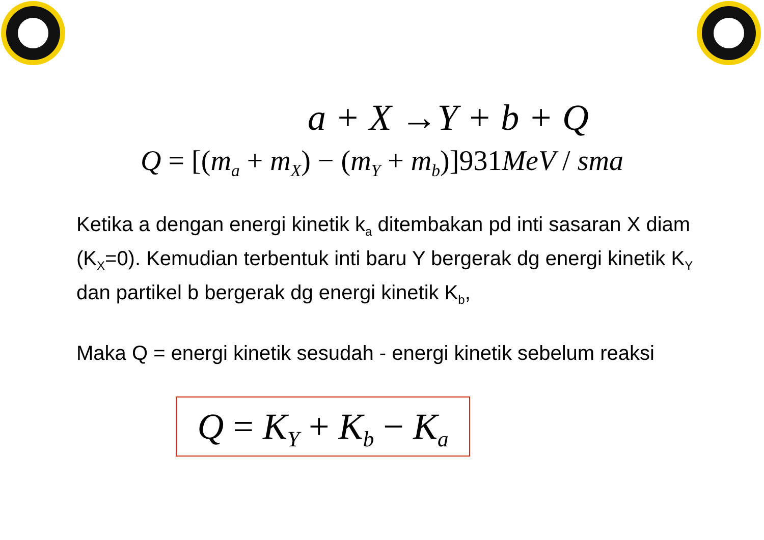a + X →Y + b + Q
Q = [(m<sub>a</sub> + m<sub>X</sub>) − (m<sub>Y</sub> + m<sub>b</sub>)]931 MeV / sma
Ketika a dengan energi kinetik k<sub>a</sub> ditembakan pd inti sasaran X diam (K<sub>X</sub>=0). Kemudian terbentuk inti baru Y bergerak dg energi kinetik K<sub>Y</sub> dan partikel b bergerak dg energi kinetik K<sub>b</sub>,
Maka Q = energi kinetik sesudah - energi kinetik sebelum reaksi
Q = K<sub>Y</sub> + K<sub>b</sub> − K<sub>a</sub>